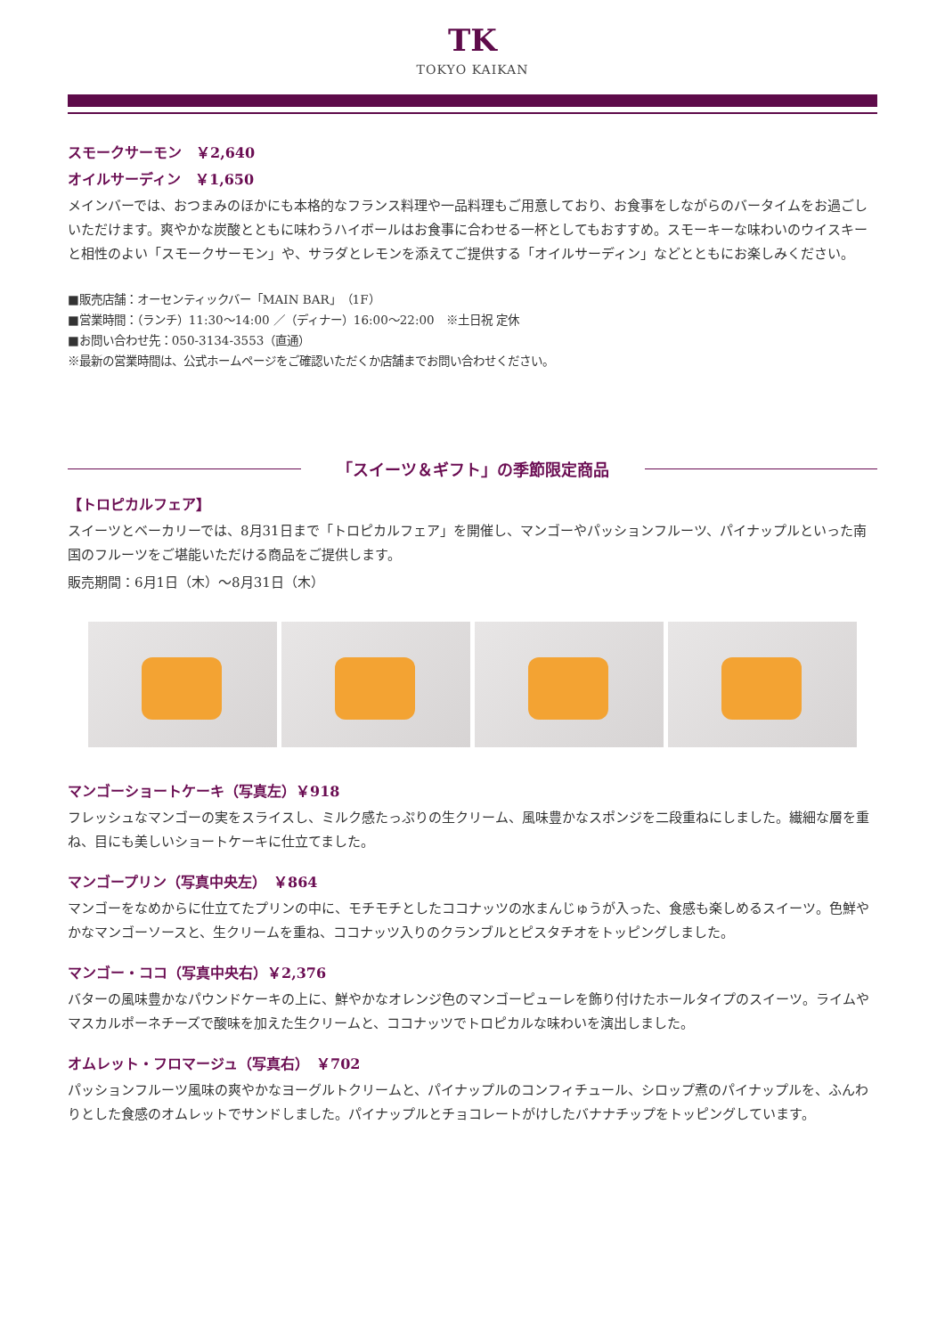TK
TOKYO KAIKAN
スモークサーモン　￥2,640
オイルサーディン　￥1,650
メインバーでは、おつまみのほかにも本格的なフランス料理や一品料理もご用意しており、お食事をしながらのバータイムをお過ごしいただけます。爽やかな炭酸とともに味わうハイボールはお食事に合わせる一杯としてもおすすめ。スモーキーな味わいのウイスキーと相性のよい「スモークサーモン」や、サラダとレモンを添えてご提供する「オイルサーディン」などとともにお楽しみください。
■販売店舗：オーセンティックバー「MAIN BAR」（1F）
■営業時間：（ランチ）11:30～14:00 ／（ディナー）16:00～22:00　※土日祝 定休
■お問い合わせ先：050-3134-3553（直通）
※最新の営業時間は、公式ホームページをご確認いただくか店舗までお問い合わせください。
「スイーツ＆ギフト」の季節限定商品
【トロピカルフェア】
スイーツとベーカリーでは、8月31日まで「トロピカルフェア」を開催し、マンゴーやパッションフルーツ、パイナップルといった南国のフルーツをご堪能いただける商品をご提供します。
販売期間：6月1日（木）～8月31日（木）
マンゴーショートケーキ（写真左）￥918
フレッシュなマンゴーの実をスライスし、ミルク感たっぷりの生クリーム、風味豊かなスポンジを二段重ねにしました。繊細な層を重ね、目にも美しいショートケーキに仕立てました。
マンゴープリン（写真中央左）　￥864
マンゴーをなめからに仕立てたプリンの中に、モチモチとしたココナッツの水まんじゅうが入った、食感も楽しめるスイーツ。色鮮やかなマンゴーソースと、生クリームを重ね、ココナッツ入りのクランブルとピスタチオをトッピングしました。
マンゴー・ココ（写真中央右）￥2,376
バターの風味豊かなパウンドケーキの上に、鮮やかなオレンジ色のマンゴーピューレを飾り付けたホールタイプのスイーツ。ライムやマスカルポーネチーズで酸味を加えた生クリームと、ココナッツでトロピカルな味わいを演出しました。
オムレット・フロマージュ（写真右）　￥702
パッションフルーツ風味の爽やかなヨーグルトクリームと、パイナップルのコンフィチュール、シロップ煮のパイナップルを、ふんわりとした食感のオムレットでサンドしました。パイナップルとチョコレートがけしたバナナチップをトッピングしています。